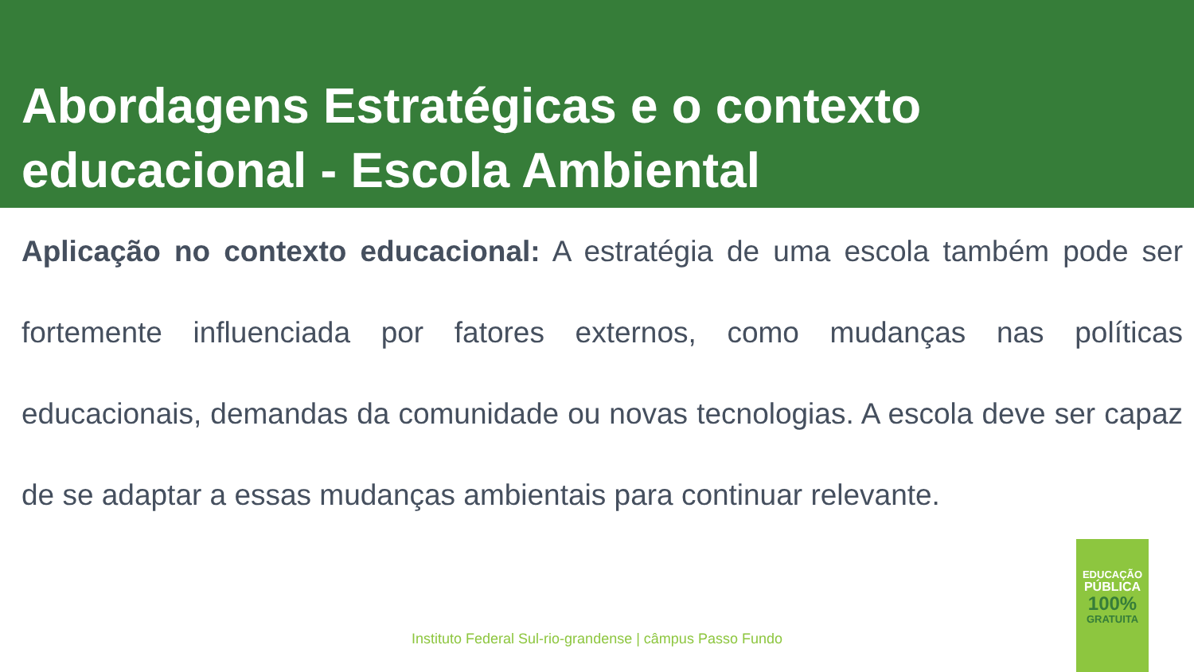Abordagens Estratégicas e o contexto educacional - Escola Ambiental
Aplicação no contexto educacional: A estratégia de uma escola também pode ser fortemente influenciada por fatores externos, como mudanças nas políticas educacionais, demandas da comunidade ou novas tecnologias. A escola deve ser capaz de se adaptar a essas mudanças ambientais para continuar relevante.
Instituto Federal Sul-rio-grandense | câmpus Passo Fundo
EDUCAÇÃO
PÚBLICA
100%
GRATUITA